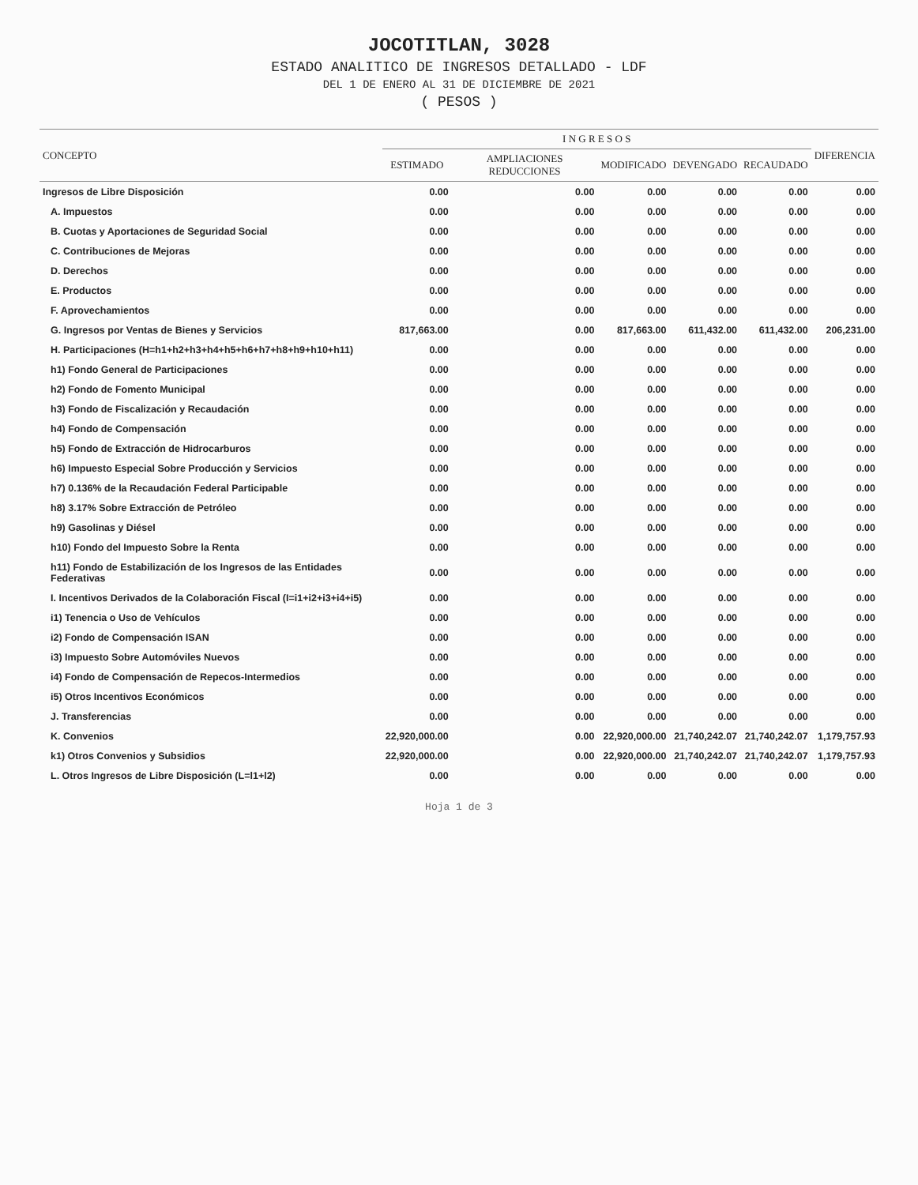JOCOTITLAN, 3028
ESTADO ANALITICO DE INGRESOS DETALLADO - LDF
DEL 1 DE ENERO AL 31 DE DICIEMBRE DE 2021
( PESOS )
| CONCEPTO | I N G R E S O S | | | | | DIFERENCIA |
| --- | --- | --- | --- | --- | --- | --- |
| | ESTIMADO | AMPLIACIONES REDUCCIONES | MODIFICADO | DEVENGADO | RECAUDADO | |
| Ingresos de Libre Disposición | 0.00 | 0.00 | 0.00 | 0.00 | 0.00 | 0.00 |
| A. Impuestos | 0.00 | 0.00 | 0.00 | 0.00 | 0.00 | 0.00 |
| B. Cuotas y Aportaciones de Seguridad Social | 0.00 | 0.00 | 0.00 | 0.00 | 0.00 | 0.00 |
| C. Contribuciones de Mejoras | 0.00 | 0.00 | 0.00 | 0.00 | 0.00 | 0.00 |
| D. Derechos | 0.00 | 0.00 | 0.00 | 0.00 | 0.00 | 0.00 |
| E. Productos | 0.00 | 0.00 | 0.00 | 0.00 | 0.00 | 0.00 |
| F. Aprovechamientos | 0.00 | 0.00 | 0.00 | 0.00 | 0.00 | 0.00 |
| G. Ingresos por Ventas de Bienes y Servicios | 817,663.00 | 0.00 | 817,663.00 | 611,432.00 | 611,432.00 | 206,231.00 |
| H. Participaciones (H=h1+h2+h3+h4+h5+h6+h7+h8+h9+h10+h11) | 0.00 | 0.00 | 0.00 | 0.00 | 0.00 | 0.00 |
| h1) Fondo General de Participaciones | 0.00 | 0.00 | 0.00 | 0.00 | 0.00 | 0.00 |
| h2) Fondo de Fomento Municipal | 0.00 | 0.00 | 0.00 | 0.00 | 0.00 | 0.00 |
| h3) Fondo de Fiscalización y Recaudación | 0.00 | 0.00 | 0.00 | 0.00 | 0.00 | 0.00 |
| h4) Fondo de Compensación | 0.00 | 0.00 | 0.00 | 0.00 | 0.00 | 0.00 |
| h5) Fondo de Extracción de Hidrocarburos | 0.00 | 0.00 | 0.00 | 0.00 | 0.00 | 0.00 |
| h6) Impuesto Especial Sobre Producción y Servicios | 0.00 | 0.00 | 0.00 | 0.00 | 0.00 | 0.00 |
| h7) 0.136% de la Recaudación Federal Participable | 0.00 | 0.00 | 0.00 | 0.00 | 0.00 | 0.00 |
| h8) 3.17% Sobre Extracción de Petróleo | 0.00 | 0.00 | 0.00 | 0.00 | 0.00 | 0.00 |
| h9) Gasolinas y Diésel | 0.00 | 0.00 | 0.00 | 0.00 | 0.00 | 0.00 |
| h10) Fondo del Impuesto Sobre la Renta | 0.00 | 0.00 | 0.00 | 0.00 | 0.00 | 0.00 |
| h11) Fondo de Estabilización de los Ingresos de las Entidades Federativas | 0.00 | 0.00 | 0.00 | 0.00 | 0.00 | 0.00 |
| I. Incentivos Derivados de la Colaboración Fiscal (I=i1+i2+i3+i4+i5) | 0.00 | 0.00 | 0.00 | 0.00 | 0.00 | 0.00 |
| i1) Tenencia o Uso de Vehículos | 0.00 | 0.00 | 0.00 | 0.00 | 0.00 | 0.00 |
| i2) Fondo de Compensación ISAN | 0.00 | 0.00 | 0.00 | 0.00 | 0.00 | 0.00 |
| i3) Impuesto Sobre Automóviles Nuevos | 0.00 | 0.00 | 0.00 | 0.00 | 0.00 | 0.00 |
| i4) Fondo de Compensación de Repecos-Intermedios | 0.00 | 0.00 | 0.00 | 0.00 | 0.00 | 0.00 |
| i5) Otros Incentivos Económicos | 0.00 | 0.00 | 0.00 | 0.00 | 0.00 | 0.00 |
| J. Transferencias | 0.00 | 0.00 | 0.00 | 0.00 | 0.00 | 0.00 |
| K. Convenios | 22,920,000.00 | 0.00 | 22,920,000.00 | 21,740,242.07 | 21,740,242.07 | 1,179,757.93 |
| k1) Otros Convenios y Subsidios | 22,920,000.00 | 0.00 | 22,920,000.00 | 21,740,242.07 | 21,740,242.07 | 1,179,757.93 |
| L. Otros Ingresos de Libre Disposición (L=l1+l2) | 0.00 | 0.00 | 0.00 | 0.00 | 0.00 | 0.00 |
Hoja 1 de 3